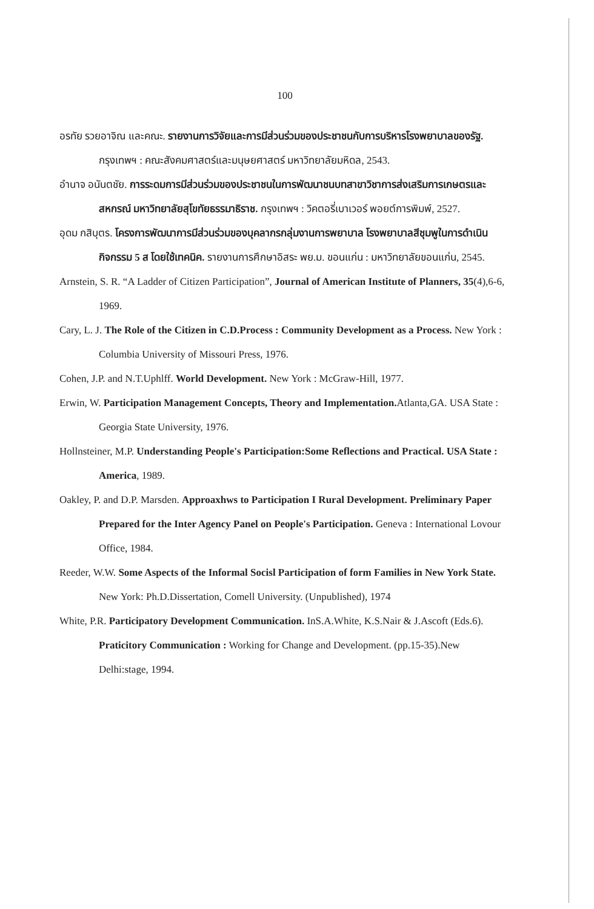100
อรทัย รวยอาจิณ และคณะ. รายงานการวิจัยและการมีส่วนร่วมของประชาชนกับการบริหารโรงพยาบาลของรัฐ. กรุงเทพฯ : คณะสังคมศาสตร์และมนุษยศาสตร์ มหาวิทยาลัยมหิดล, 2543.
อำนาจ อนันตชัย. การระดมการมีส่วนร่วมของประชาชนในการพัฒนาชนบทสาขาวิชาการส่งเสริมการเกษตรและสหกรณ์ มหาวิทยาลัยสุโขทัยธรรมาธิราช. กรุงเทพฯ : วิคตอรี่เบาเวอร์ พอยต์การพิมพ์, 2527.
อุดม กสิบุตร. โครงการพัฒนาการมีส่วนร่วมของบุคลากรกลุ่มงานการพยาบาล โรงพยาบาลสีชุมพูในการดำเนินกิจกรรม 5 ส โดยใช้เทคนิค. รายงานการศึกษาอิสระ พย.ม. ขอนแก่น : มหาวิทยาลัยขอนแก่น, 2545.
Arnstein, S. R. “A Ladder of Citizen Participation”, Journal of American Institute of Planners, 35(4),6-6, 1969.
Cary, L. J. The Role of the Citizen in C.D.Process : Community Development as a Process. New York : Columbia University of Missouri Press, 1976.
Cohen, J.P. and N.T.Uphlff. World Development. New York : McGraw-Hill, 1977.
Erwin, W. Participation Management Concepts, Theory and Implementation. Atlanta,GA. USA State : Georgia State University, 1976.
Hollnsteiner, M.P. Understanding People's Participation:Some Reflections and Practical. USA State : America, 1989.
Oakley, P. and D.P. Marsden. Approaxhws to Participation I Rural Development. Preliminary Paper Prepared for the Inter Agency Panel on People's Participation. Geneva : International Lovour Office, 1984.
Reeder, W.W. Some Aspects of the Informal Socisl Participation of form Families in New York State. New York: Ph.D.Dissertation, Comell University. (Unpublished), 1974
White, P.R. Participatory Development Communication. InS.A.White, K.S.Nair & J.Ascoft (Eds.6). Praticitory Communication : Working for Change and Development. (pp.15-35).New Delhi:stage, 1994.